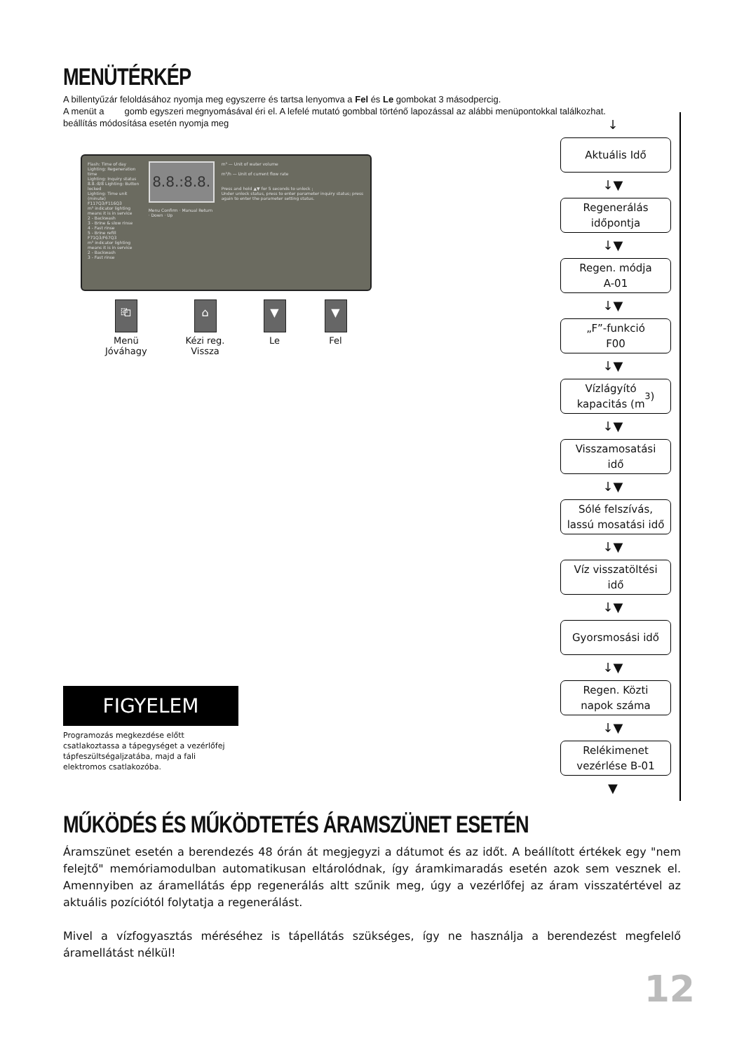MENÜTÉRKÉP
A billentyűzár feloldásához nyomja meg egyszerre és tartsa lenyomva a Fel és Le gombokat 3 másodpercig.
A menüt a gomb egyszeri megnyomásával éri el. A lefelé mutató gombbal történő lapozással az alábbi menüpontokkal találkozhat.
beállítás módosítása esetén nyomja meg
Flash: Time of day
Lighting: Regeneration time
Lighting: Inquiry status
8.8.:8/8 Lighting: Button locked
Lighting: Time unit (minute)
F117Q3/F116Q3
m³ indicator lighting means it is in service
2 - Backwash
3 - Brine & slow rinse
4 - Fast rinse
5 - Brine refill
F71Q3/F67Q3
m³ indicator lighting means it is in service
2 - Backwash
3 - Fast rinse
8.8.:8.8.
Menu Confirm · Manual Return · Down · Up
m³ — Unit of water volume
m³/h — Unit of current flow rate
Press and hold ▲▼ for 5 seconds to unlock ;
Under unlock status, press to enter parameter inquiry status; press again to enter the parameter setting status.
⎗
Menü
Jóváhagy
⌂
Kézi reg.
Vissza
▼
Le
▼
Fel
FIGYELEM
Programozás megkezdése előtt csatlakoztassa a tápegységet a vezérlőfej tápfeszültségaljzatába, majd a fali elektromos csatlakozóba.
↓
Aktuális Idő
↓▼
Regenerálás
időpontja
↓▼
Regen. módja
A-01
↓▼
„F”-funkció
F00
↓▼
Vízlágyító
kapacitás (m<sup>3</sup>)
↓▼
Visszamosatási
idő
↓▼
Sólé felszívás,
lassú mosatási idő
↓▼
Víz visszatöltési
idő
↓▼
Gyorsmosási idő
↓▼
Regen. Közti
napok száma
↓▼
Relékimenet
vezérlése B-01
▼
MŰKÖDÉS ÉS MŰKÖDTETÉS ÁRAMSZÜNET ESETÉN
Áramszünet esetén a berendezés 48 órán át megjegyzi a dátumot és az időt. A beállított értékek egy "nem felejtő" memóriamodulban automatikusan eltárolódnak, így áramkimaradás esetén azok sem vesznek el. Amennyiben az áramellátás épp regenerálás altt szűnik meg, úgy a vezérlőfej az áram visszatértével az aktuális pozíciótól folytatja a regenerálást.
Mivel a vízfogyasztás méréséhez is tápellátás szükséges, így ne használja a berendezést megfelelő áramellátást nélkül!
12